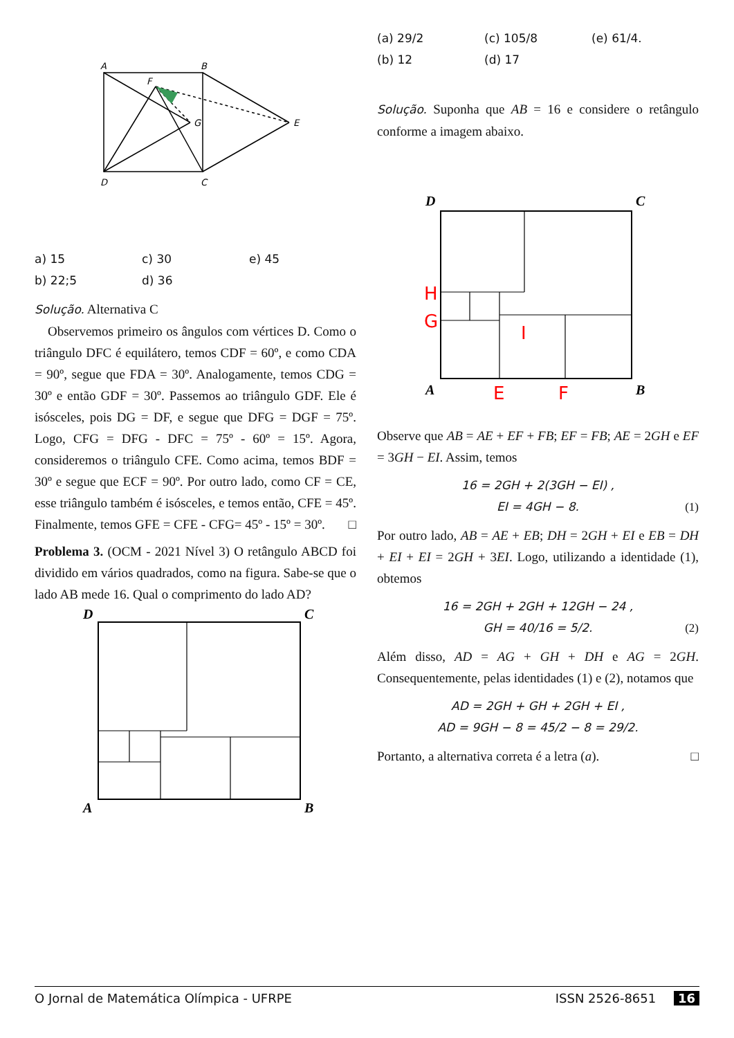A
B
F
G
E
D
C
a) 15 c) 30 e) 45 b) 22;5 d) 36
Solução. Alternativa C
 Observemos primeiro os ângulos com vértices D. Como o triângulo DFC é equilátero, temos CDF = 60º, e como CDA = 90º, segue que FDA = 30º. Analogamente, temos CDG = 30º e então GDF = 30º. Passemos ao triângulo GDF. Ele é isósceles, pois DG = DF, e segue que DFG = DGF = 75º. Logo, CFG = DFG - DFC = 75º - 60º = 15º. Agora, consideremos o triângulo CFE. Como acima, temos BDF = 30º e segue que ECF = 90º. Por outro lado, como CF = CE, esse triângulo também é isósceles, e temos então, CFE = 45º. Finalmente, temos GFE = CFE - CFG= 45º - 15º = 30º. □
Problema 3. (OCM - 2021 Nível 3) O retângulo ABCD foi dividido em vários quadrados, como na figura. Sabe-se que o lado AB mede 16. Qual o comprimento do lado AD?
D
C
A
B
(a) 29/2 (c) 105/8 (e) 61/4. (b) 12 (d) 17
Solução. Suponha que AB = 16 e considere o retângulo conforme a imagem abaixo.
D
C
A
B
H
G
I
E
F
Observe que AB = AE + EF + FB; EF = FB; AE = 2GH e EF = 3GH − EI. Assim, temos
16 = 2GH + 2(3GH − EI) ,
EI = 4GH − 8. (1)
Por outro lado, AB = AE + EB; DH = 2GH + EI e EB = DH + EI + EI = 2GH + 3EI. Logo, utilizando a identidade (1), obtemos
16 = 2GH + 2GH + 12GH − 24 ,
GH = 40/16 = 5/2. (2)
Além disso, AD = AG + GH + DH e AG = 2GH. Consequentemente, pelas identidades (1) e (2), notamos que
AD = 2GH + GH + 2GH + EI ,
AD = 9GH − 8 = 45/2 − 8 = 29/2.
Portanto, a alternativa correta é a letra (a). □
O Jornal de Matemática Olímpica - UFRPE ISSN 2526-8651 16